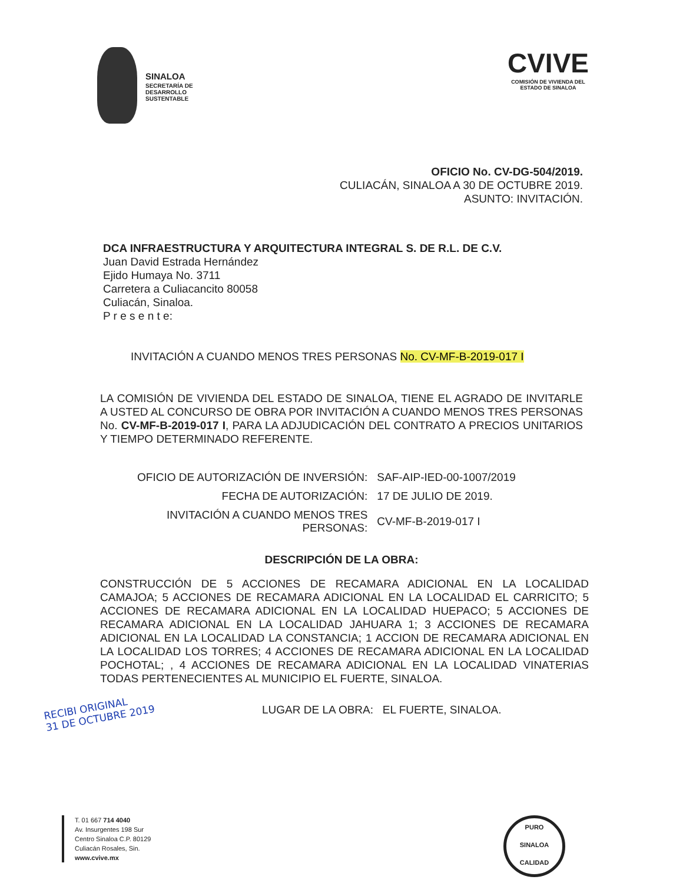SINALOA
SECRETARÍA DE
DESARROLLO
SUSTENTABLE
CVIVE
COMISIÓN DE VIVIENDA DEL
ESTADO DE SINALOA
OFICIO No. CV-DG-504/2019.
CULIACÁN, SINALOA A 30 DE OCTUBRE 2019.
ASUNTO: INVITACIÓN.
DCA INFRAESTRUCTURA Y ARQUITECTURA INTEGRAL S. DE R.L. DE C.V.
Juan David Estrada Hernández
Ejido Humaya No. 3711
Carretera a Culiacancito 80058
Culiacán, Sinaloa.
P r e s e n t e:
INVITACIÓN A CUANDO MENOS TRES PERSONAS No. CV-MF-B-2019-017 I
LA COMISIÓN DE VIVIENDA DEL ESTADO DE SINALOA, TIENE EL AGRADO DE INVITARLE A USTED AL CONCURSO DE OBRA POR INVITACIÓN A CUANDO MENOS TRES PERSONAS No. CV-MF-B-2019-017 I, PARA LA ADJUDICACIÓN DEL CONTRATO A PRECIOS UNITARIOS Y TIEMPO DETERMINADO REFERENTE.
| OFICIO DE AUTORIZACIÓN DE INVERSIÓN: | SAF-AIP-IED-00-1007/2019 |
| FECHA DE AUTORIZACIÓN: | 17 DE JULIO DE 2019. |
| INVITACIÓN A CUANDO MENOS TRES PERSONAS: | CV-MF-B-2019-017 I |
DESCRIPCIÓN DE LA OBRA:
CONSTRUCCIÓN DE 5 ACCIONES DE RECAMARA ADICIONAL EN LA LOCALIDAD CAMAJOA; 5 ACCIONES DE RECAMARA ADICIONAL EN LA LOCALIDAD EL CARRICITO; 5 ACCIONES DE RECAMARA ADICIONAL EN LA LOCALIDAD HUEPACO; 5 ACCIONES DE RECAMARA ADICIONAL EN LA LOCALIDAD JAHUARA 1; 3 ACCIONES DE RECAMARA ADICIONAL EN LA LOCALIDAD LA CONSTANCIA; 1 ACCION DE RECAMARA ADICIONAL EN LA LOCALIDAD LOS TORRES; 4 ACCIONES DE RECAMARA ADICIONAL EN LA LOCALIDAD POCHOTAL; , 4 ACCIONES DE RECAMARA ADICIONAL EN LA LOCALIDAD VINATERIAS TODAS PERTENECIENTES AL MUNICIPIO EL FUERTE, SINALOA.
RECIBI ORIGINAL
31 DE OCTUBRE 2019
LUGAR DE LA OBRA: EL FUERTE, SINALOA.
T. 01 667 714 4040
Av. Insurgentes 198 Sur
Centro Sinaloa C.P. 80129
Culiacán Rosales, Sin.
www.cvive.mx
PURO
SINALOA
CALIDAD